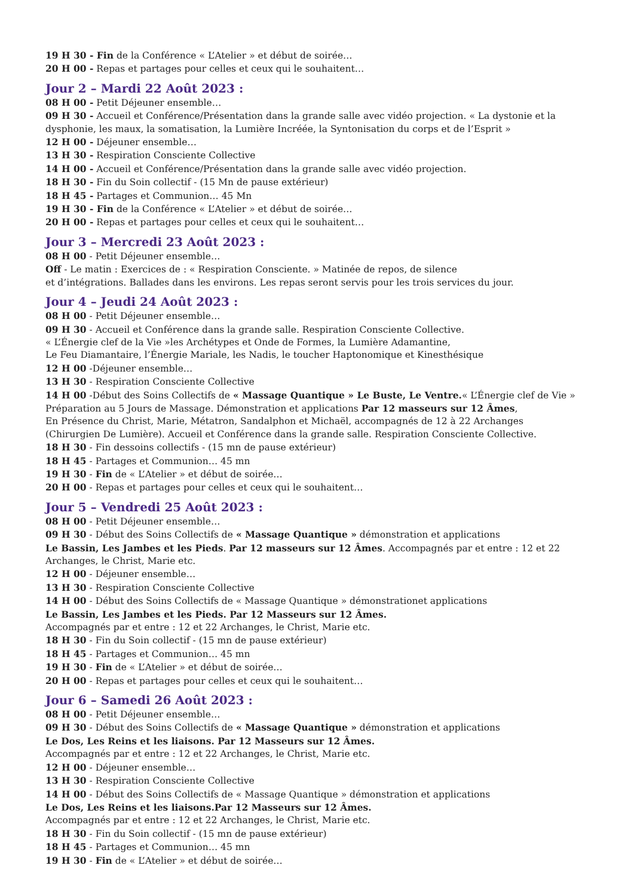19 H 30 - Fin de la Conférence « L’Atelier » et début de soirée…
20 H 00 - Repas et partages pour celles et ceux qui le souhaitent…
Jour 2 – Mardi 22 Août 2023 :
08 H 00 - Petit Déjeuner ensemble…
09 H 30 - Accueil et Conférence/Présentation dans la grande salle avec vidéo projection. « La dystonie et la dysphonie, les maux, la somatisation, la Lumière Incréée, la Syntonisation du corps et de l’Esprit »
12 H 00 - Déjeuner ensemble…
13 H 30 - Respiration Consciente Collective
14 H 00 - Accueil et Conférence/Présentation dans la grande salle avec vidéo projection.
18 H 30 - Fin du Soin collectif - (15 Mn de pause extérieur)
18 H 45 - Partages et Communion… 45 Mn
19 H 30 - Fin de la Conférence « L’Atelier » et début de soirée…
20 H 00 - Repas et partages pour celles et ceux qui le souhaitent…
Jour 3 – Mercredi 23 Août 2023 :
08 H 00 - Petit Déjeuner ensemble…
Off - Le matin : Exercices de : « Respiration Consciente. » Matinée de repos, de silence
et d’intégrations. Ballades dans les environs. Les repas seront servis pour les trois services du jour.
Jour 4 – Jeudi 24 Août 2023 :
08 H 00 - Petit Déjeuner ensemble…
09 H 30 - Accueil et Conférence dans la grande salle. Respiration Consciente Collective.
« L’Énergie clef de la Vie »les Archétypes et Onde de Formes, la Lumière Adamantine,
Le Feu Diamantaire, l’Énergie Mariale, les Nadis, le toucher Haptonomique et Kinesthésique
12 H 00 -Déjeuner ensemble…
13 H 30 - Respiration Consciente Collective
14 H 00 -Début des Soins Collectifs de « Massage Quantique » Le Buste, Le Ventre.« L’Énergie clef de Vie » Préparation au 5 Jours de Massage. Démonstration et applications Par 12 masseurs sur 12 Âmes,
En Présence du Christ, Marie, Métatron, Sandalphon et Michaël, accompagnés de 12 à 22 Archanges
(Chirurgien De Lumière). Accueil et Conférence dans la grande salle. Respiration Consciente Collective.
18 H 30 - Fin dessoins collectifs - (15 mn de pause extérieur)
18 H 45 - Partages et Communion… 45 mn
19 H 30 - Fin de « L’Atelier » et début de soirée…
20 H 00 - Repas et partages pour celles et ceux qui le souhaitent…
Jour 5 – Vendredi 25 Août 2023 :
08 H 00 - Petit Déjeuner ensemble…
09 H 30 - Début des Soins Collectifs de « Massage Quantique » démonstration et applications
Le Bassin, Les Jambes et les Pieds. Par 12 masseurs sur 12 Âmes. Accompagnés par et entre : 12 et 22 Archanges, le Christ, Marie etc.
12 H 00 - Déjeuner ensemble…
13 H 30 - Respiration Consciente Collective
14 H 00 - Début des Soins Collectifs de « Massage Quantique » démonstrationet applications
Le Bassin, Les Jambes et les Pieds. Par 12 Masseurs sur 12 Âmes.
Accompagnés par et entre : 12 et 22 Archanges, le Christ, Marie etc.
18 H 30 - Fin du Soin collectif - (15 mn de pause extérieur)
18 H 45 - Partages et Communion… 45 mn
19 H 30 - Fin de « L’Atelier » et début de soirée…
20 H 00 - Repas et partages pour celles et ceux qui le souhaitent…
Jour 6 – Samedi 26 Août 2023 :
08 H 00 - Petit Déjeuner ensemble…
09 H 30 - Début des Soins Collectifs de « Massage Quantique » démonstration et applications
Le Dos, Les Reins et les liaisons. Par 12 Masseurs sur 12 Âmes.
Accompagnés par et entre : 12 et 22 Archanges, le Christ, Marie etc.
12 H 00 - Déjeuner ensemble…
13 H 30 - Respiration Consciente Collective
14 H 00 - Début des Soins Collectifs de « Massage Quantique » démonstration et applications
Le Dos, Les Reins et les liaisons.Par 12 Masseurs sur 12 Âmes.
Accompagnés par et entre : 12 et 22 Archanges, le Christ, Marie etc.
18 H 30 - Fin du Soin collectif - (15 mn de pause extérieur)
18 H 45 - Partages et Communion… 45 mn
19 H 30 - Fin de « L’Atelier » et début de soirée…